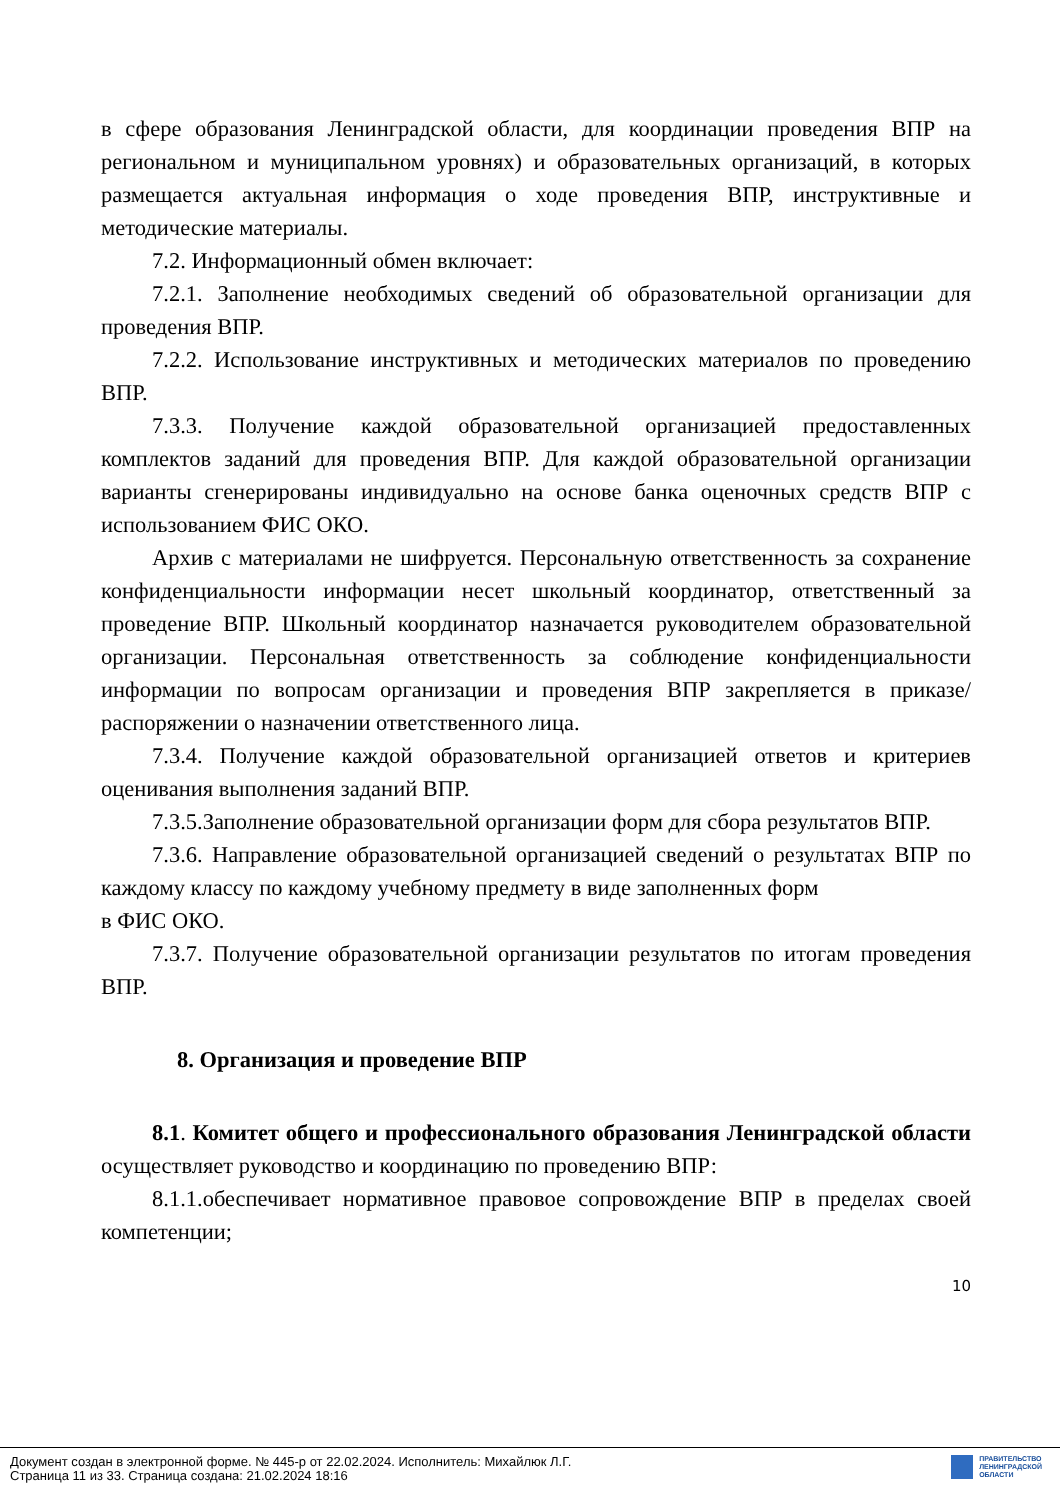в сфере образования Ленинградской области, для координации проведения ВПР на региональном и муниципальном уровнях) и образовательных организаций, в которых размещается актуальная информация о ходе проведения ВПР, инструктивные и методические материалы.
7.2. Информационный обмен включает:
7.2.1. Заполнение необходимых сведений об образовательной организации для проведения ВПР.
7.2.2. Использование инструктивных и методических материалов по проведению ВПР.
7.3.3. Получение каждой образовательной организацией предоставленных комплектов заданий для проведения ВПР. Для каждой образовательной организации варианты сгенерированы индивидуально на основе банка оценочных средств ВПР с использованием ФИС ОКО.
Архив с материалами не шифруется. Персональную ответственность за сохранение конфиденциальности информации несет школьный координатор, ответственный за проведение ВПР. Школьный координатор назначается руководителем образовательной организации. Персональная ответственность за соблюдение конфиденциальности информации по вопросам организации и проведения ВПР закрепляется в приказе/распоряжении о назначении ответственного лица.
7.3.4. Получение каждой образовательной организацией ответов и критериев оценивания выполнения заданий ВПР.
7.3.5.Заполнение образовательной организации форм для сбора результатов ВПР.
7.3.6. Направление образовательной организацией сведений о результатах ВПР по каждому классу по каждому учебному предмету в виде заполненных форм
в ФИС ОКО.
7.3.7. Получение образовательной организации результатов по итогам проведения ВПР.
8. Организация и проведение ВПР
8.1. Комитет общего и профессионального образования Ленинградской области осуществляет руководство и координацию по проведению ВПР:
8.1.1.обеспечивает нормативное правовое сопровождение ВПР в пределах своей компетенции;
10
Документ создан в электронной форме. № 445-р от 22.02.2024. Исполнитель: Михайлюк Л.Г.
Страница 11 из 33. Страница создана: 21.02.2024 18:16
ПРАВИТЕЛЬСТВО
ЛЕНИНГРАДСКОЙ
ОБЛАСТИ